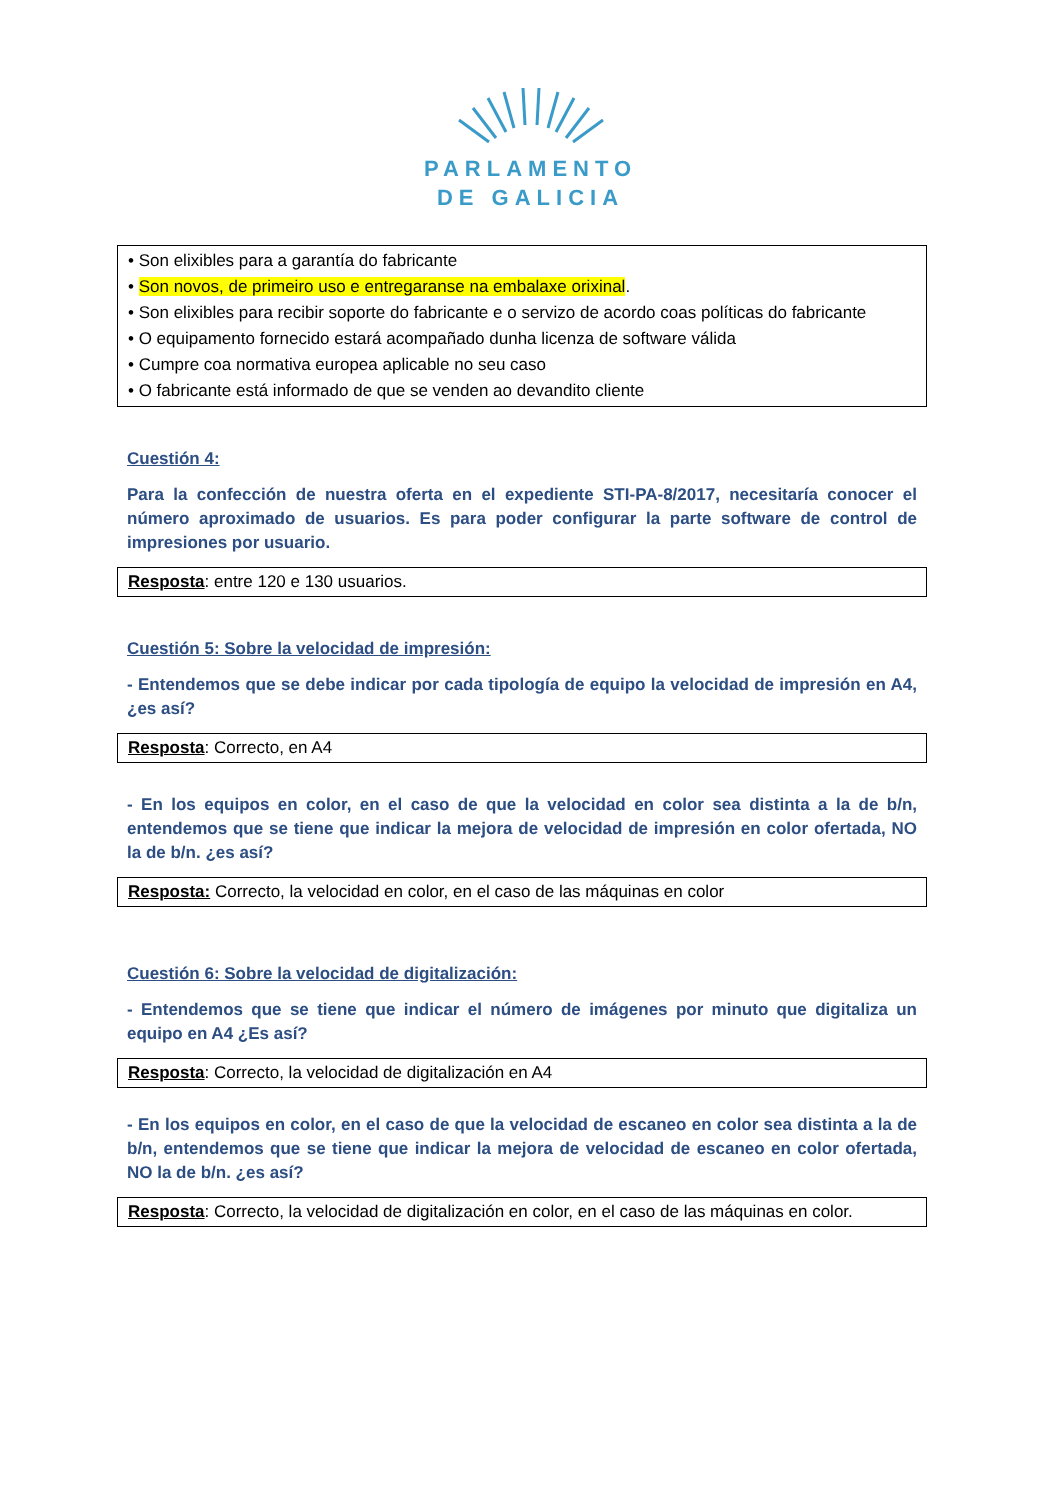PARLAMENTO
DE GALICIA
• Son elixibles para a garantía do fabricante
• Son novos, de primeiro uso e entregaranse na embalaxe orixinal.
• Son elixibles para recibir soporte do fabricante e o servizo de acordo coas políticas do fabricante
• O equipamento fornecido estará acompañado dunha licenza de software válida
• Cumpre coa normativa europea aplicable no seu caso
• O fabricante está informado de que se venden ao devandito cliente
Cuestión 4:
Para la confección de nuestra oferta en el expediente STI-PA-8/2017, necesitaría conocer el número aproximado de usuarios. Es para poder configurar la parte software de control de impresiones por usuario.
Resposta: entre 120 e 130 usuarios.
Cuestión 5: Sobre la velocidad de impresión:
- Entendemos que se debe indicar por cada tipología de equipo la velocidad de impresión en A4, ¿es así?
Resposta: Correcto, en A4
- En los equipos en color, en el caso de que la velocidad en color sea distinta a la de b/n, entendemos que se tiene que indicar la mejora de velocidad de impresión en color ofertada, NO la de b/n. ¿es así?
Resposta: Correcto, la velocidad en color, en el caso de las máquinas en color
Cuestión 6: Sobre la velocidad de digitalización:
- Entendemos que se tiene que indicar el número de imágenes por minuto que digitaliza un equipo en A4 ¿Es así?
Resposta: Correcto, la velocidad de digitalización en A4
- En los equipos en color, en el caso de que la velocidad de escaneo en color sea distinta a la de b/n, entendemos que se tiene que indicar la mejora de velocidad de escaneo en color ofertada, NO la de b/n. ¿es así?
Resposta: Correcto, la velocidad de digitalización en color, en el caso de las máquinas en color.